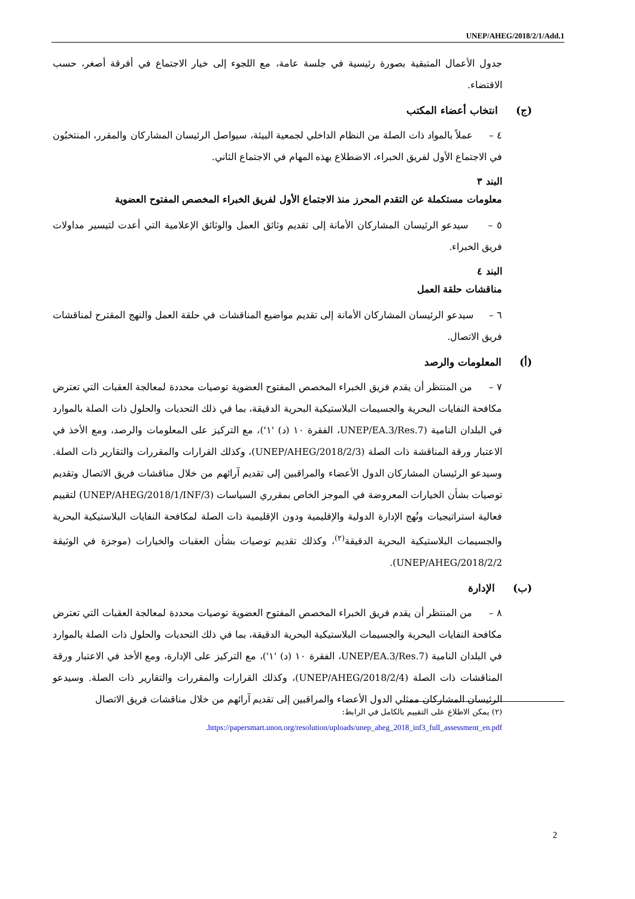UNEP/AHEG/2018/2/1/Add.1
جدول الأعمال المتبقية بصورة رئيسية في جلسة عامة، مع اللجوء إلى خيار الاجتماع في أفرقة أصغر، حسب الاقتضاء.
(ج) انتخاب أعضاء المكتب
٤ – عملاً بالمواد ذات الصلة من النظام الداخلي لجمعية البيئة، سيواصل الرئيسان المشاركان والمقرر، المنتخبُون في الاجتماع الأول لفريق الخبراء، الاضطلاع بهذه المهام في الاجتماع الثاني.
البند ٣
معلومات مستكملة عن التقدم المحرز منذ الاجتماع الأول لفريق الخبراء المخصص المفتوح العضوية
٥ – سيدعو الرئيسان المشاركان الأمانة إلى تقديم وثائق العمل والوثائق الإعلامية التي أعدت لتيسير مداولات فريق الخبراء.
البند ٤
مناقشات حلقة العمل
٦ – سيدعو الرئيسان المشاركان الأمانة إلى تقديم مواضيع المناقشات في حلقة العمل والنهج المقترح لمناقشات فريق الاتصال.
(أ) المعلومات والرصد
٧ – من المنتظر أن يقدم فريق الخبراء المخصص المفتوح العضوية توصيات محددة لمعالجة العقبات التي تعترض مكافحة النفايات البحرية والجسيمات البلاستيكية البحرية الدقيقة، بما في ذلك التحديات والحلول ذات الصلة بالموارد في البلدان النامية (UNEP/EA.3/Res.7، الفقرة ١٠ (د) '١')، مع التركيز على المعلومات والرصد، ومع الأخذ في الاعتبار ورقة المناقشة ذات الصلة (UNEP/AHEG/2018/2/3)، وكذلك القرارات والمقررات والتقارير ذات الصلة. وسيدعو الرئيسان المشاركان الدول الأعضاء والمراقبين إلى تقديم آرائهم من خلال مناقشات فريق الاتصال وتقديم توصيات بشأن الخيارات المعروضة في الموجز الخاص بمقرري السياسات (UNEP/AHEG/2018/1/INF/3) لتقييم فعالية استراتيجيات ونُهج الإدارة الدولية والإقليمية ودون الإقليمية ذات الصلة لمكافحة النفايات البلاستيكية البحرية والجسيمات البلاستيكية البحرية الدقيقة<sup>(٢)</sup>، وكذلك تقديم توصيات بشأن العقبات والخيارات (موجزة في الوثيقة UNEP/AHEG/2018/2/2).
(ب) الإدارة
٨ – من المنتظر أن يقدم فريق الخبراء المخصص المفتوح العضوية توصيات محددة لمعالجة العقبات التي تعترض مكافحة النفايات البحرية والجسيمات البلاستيكية البحرية الدقيقة، بما في ذلك التحديات والحلول ذات الصلة بالموارد في البلدان النامية (UNEP/EA.3/Res.7، الفقرة ١٠ (د) '١')، مع التركيز على الإدارة، ومع الأخذ في الاعتبار ورقة المناقشات ذات الصلة (UNEP/AHEG/2018/2/4)، وكذلك القرارات والمقررات والتقارير ذات الصلة. وسيدعو الرئيسان المشاركان ممثلي الدول الأعضاء والمراقبين إلى تقديم آرائهم من خلال مناقشات فريق الاتصال
(٢) يمكن الاطلاع على التقييم بالكامل في الرابط:
https://papersmart.unon.org/resolution/uploads/unep_aheg_2018_inf3_full_assessment_en.pdf.
2